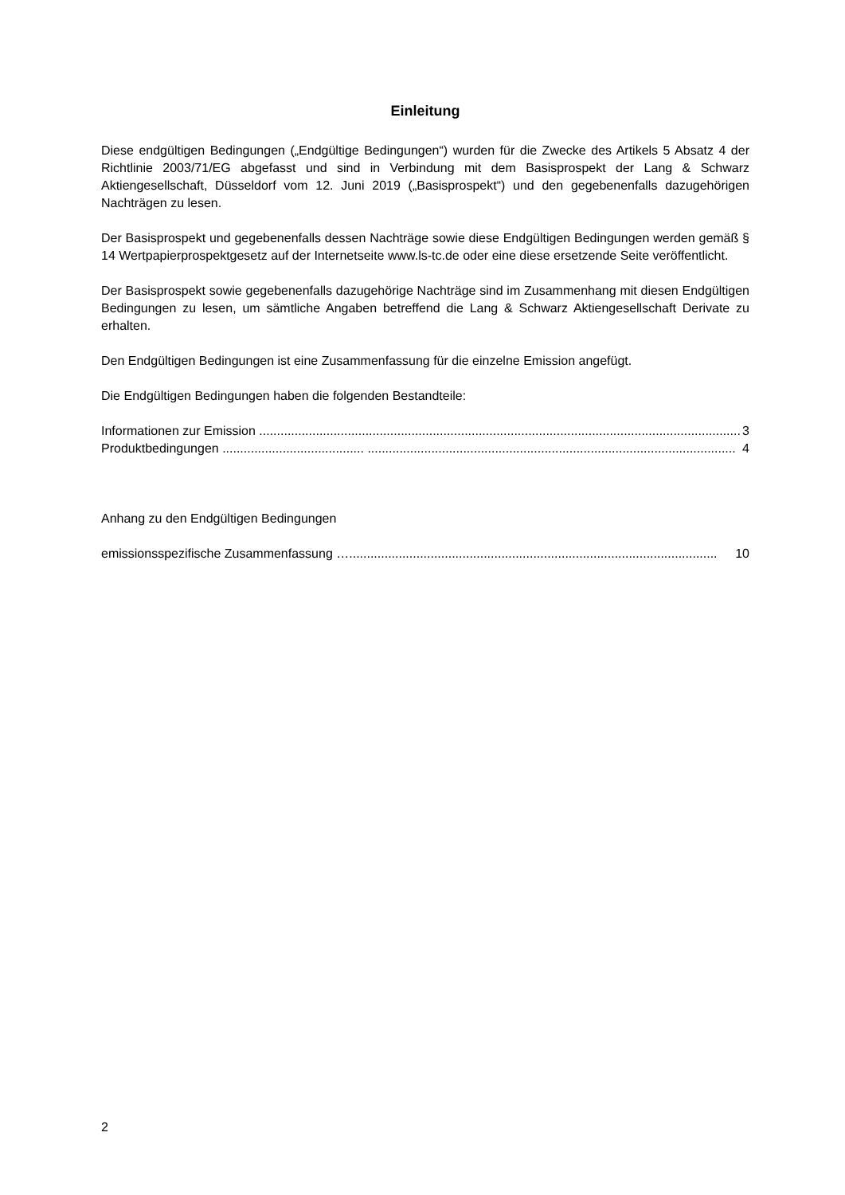Einleitung
Diese endgültigen Bedingungen („Endgültige Bedingungen“) wurden für die Zwecke des Artikels 5 Absatz 4 der Richtlinie 2003/71/EG abgefasst und sind in Verbindung mit dem Basisprospekt der Lang & Schwarz Aktiengesellschaft, Düsseldorf vom 12. Juni 2019 („Basisprospekt“) und den gegebenenfalls dazugehörigen Nachträgen zu lesen.
Der Basisprospekt und gegebenenfalls dessen Nachträge sowie diese Endgültigen Bedingungen werden gemäß § 14 Wertpapierprospektgesetz auf der Internetseite www.ls-tc.de oder eine diese ersetzende Seite veröffentlicht.
Der Basisprospekt sowie gegebenenfalls dazugehörige Nachträge sind im Zusammenhang mit diesen Endgültigen Bedingungen zu lesen, um sämtliche Angaben betreffend die Lang & Schwarz Aktiengesellschaft Derivate zu erhalten.
Den Endgültigen Bedingungen ist eine Zusammenfassung für die einzelne Emission angefügt.
Die Endgültigen Bedingungen haben die folgenden Bestandteile:
Informationen zur Emission ........................................................................................................................................ 3
Produktbedingungen ........................................ ........................................................................................................ 4
Anhang zu den Endgültigen Bedingungen
emissionsspezifische Zusammenfassung …........................................................................................................ 10
2